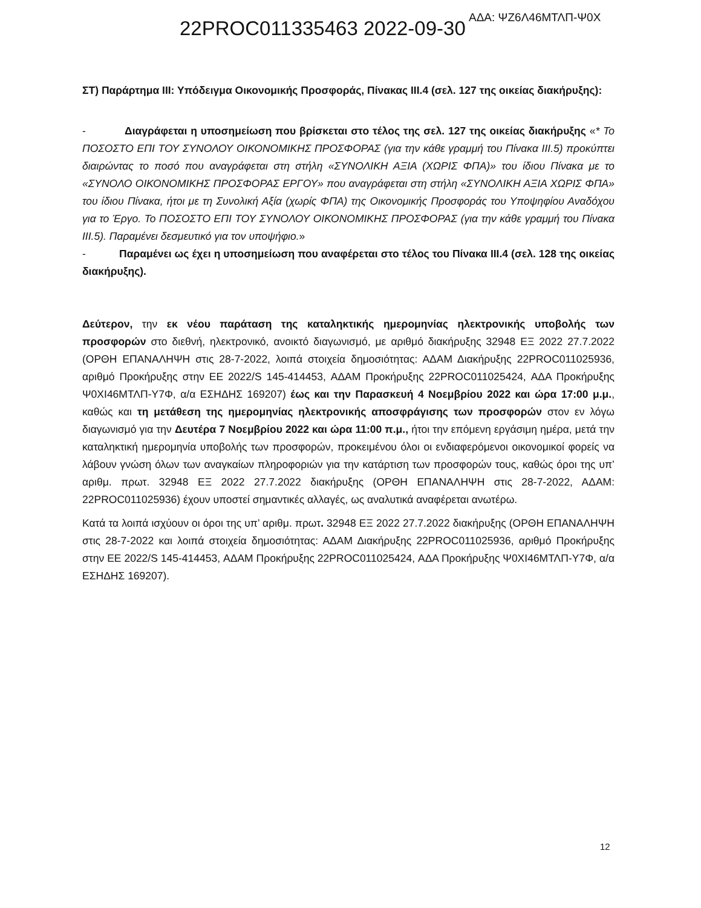22PROC011335463 2022-09-30 ΑΔΑ: ΨΖ6Λ46ΜΤΛΠ-Ψ0Χ
ΣΤ) Παράρτημα ΙΙΙ: Υπόδειγμα Οικονομικής Προσφοράς, Πίνακας ΙΙΙ.4 (σελ. 127 της οικείας διακήρυξης):
- Διαγράφεται η υποσημείωση που βρίσκεται στο τέλος της σελ. 127 της οικείας διακήρυξης «* Το ΠΟΣΟΣΤΟ ΕΠΙ ΤΟΥ ΣΥΝΟΛΟΥ ΟΙΚΟΝΟΜΙΚΗΣ ΠΡΟΣΦΟΡΑΣ (για την κάθε γραμμή του Πίνακα ΙΙΙ.5) προκύπτει διαιρώντας το ποσό που αναγράφεται στη στήλη «ΣΥΝΟΛΙΚΗ ΑΞΙΑ (ΧΩΡΙΣ ΦΠΑ)» του ίδιου Πίνακα με το «ΣΥΝΟΛΟ ΟΙΚΟΝΟΜΙΚΗΣ ΠΡΟΣΦΟΡΑΣ ΕΡΓΟΥ» που αναγράφεται στη στήλη «ΣΥΝΟΛΙΚΗ ΑΞΙΑ ΧΩΡΙΣ ΦΠΑ» του ίδιου Πίνακα, ήτοι με τη Συνολική Αξία (χωρίς ΦΠΑ) της Οικονομικής Προσφοράς του Υποψηφίου Αναδόχου για το Έργο. Το ΠΟΣΟΣΤΟ ΕΠΙ ΤΟΥ ΣΥΝΟΛΟΥ ΟΙΚΟΝΟΜΙΚΗΣ ΠΡΟΣΦΟΡΑΣ (για την κάθε γραμμή του Πίνακα ΙΙΙ.5). Παραμένει δεσμευτικό για τον υποψήφιο.»
- Παραμένει ως έχει η υποσημείωση που αναφέρεται στο τέλος του Πίνακα ΙΙΙ.4 (σελ. 128 της οικείας διακήρυξης).
Δεύτερον, την εκ νέου παράταση της καταληκτικής ημερομηνίας ηλεκτρονικής υποβολής των προσφορών στο διεθνή, ηλεκτρονικό, ανοικτό διαγωνισμό, με αριθμό διακήρυξης 32948 ΕΞ 2022 27.7.2022 (ΟΡΘΗ ΕΠΑΝΑΛΗΨΗ στις 28-7-2022, λοιπά στοιχεία δημοσιότητας: ΑΔΑΜ Διακήρυξης 22PROC011025936, αριθμό Προκήρυξης στην ΕΕ 2022/S 145-414453, ΑΔΑΜ Προκήρυξης 22PROC011025424, ΑΔΑ Προκήρυξης Ψ0ΧΙ46ΜΤΛΠ-Υ7Φ, α/α ΕΣΗΔΗΣ 169207) έως και την Παρασκευή 4 Νοεμβρίου 2022 και ώρα 17:00 μ.μ., καθώς και τη μετάθεση της ημερομηνίας ηλεκτρονικής αποσφράγισης των προσφορών στον εν λόγω διαγωνισμό για την Δευτέρα 7 Νοεμβρίου 2022 και ώρα 11:00 π.μ., ήτοι την επόμενη εργάσιμη ημέρα, μετά την καταληκτική ημερομηνία υποβολής των προσφορών, προκειμένου όλοι οι ενδιαφερόμενοι οικονομικοί φορείς να λάβουν γνώση όλων των αναγκαίων πληροφοριών για την κατάρτιση των προσφορών τους, καθώς όροι της υπ’ αριθμ. πρωτ. 32948 ΕΞ 2022 27.7.2022 διακήρυξης (ΟΡΘΗ ΕΠΑΝΑΛΗΨΗ στις 28-7-2022, ΑΔΑΜ: 22PROC011025936) έχουν υποστεί σημαντικές αλλαγές, ως αναλυτικά αναφέρεται ανωτέρω.
Κατά τα λοιπά ισχύουν οι όροι της υπ’ αριθμ. πρωτ. 32948 ΕΞ 2022 27.7.2022 διακήρυξης (ΟΡΘΗ ΕΠΑΝΑΛΗΨΗ στις 28-7-2022 και λοιπά στοιχεία δημοσιότητας: ΑΔΑΜ Διακήρυξης 22PROC011025936, αριθμό Προκήρυξης στην ΕΕ 2022/S 145-414453, ΑΔΑΜ Προκήρυξης 22PROC011025424, ΑΔΑ Προκήρυξης Ψ0ΧΙ46ΜΤΛΠ-Υ7Φ, α/α ΕΣΗΔΗΣ 169207).
12